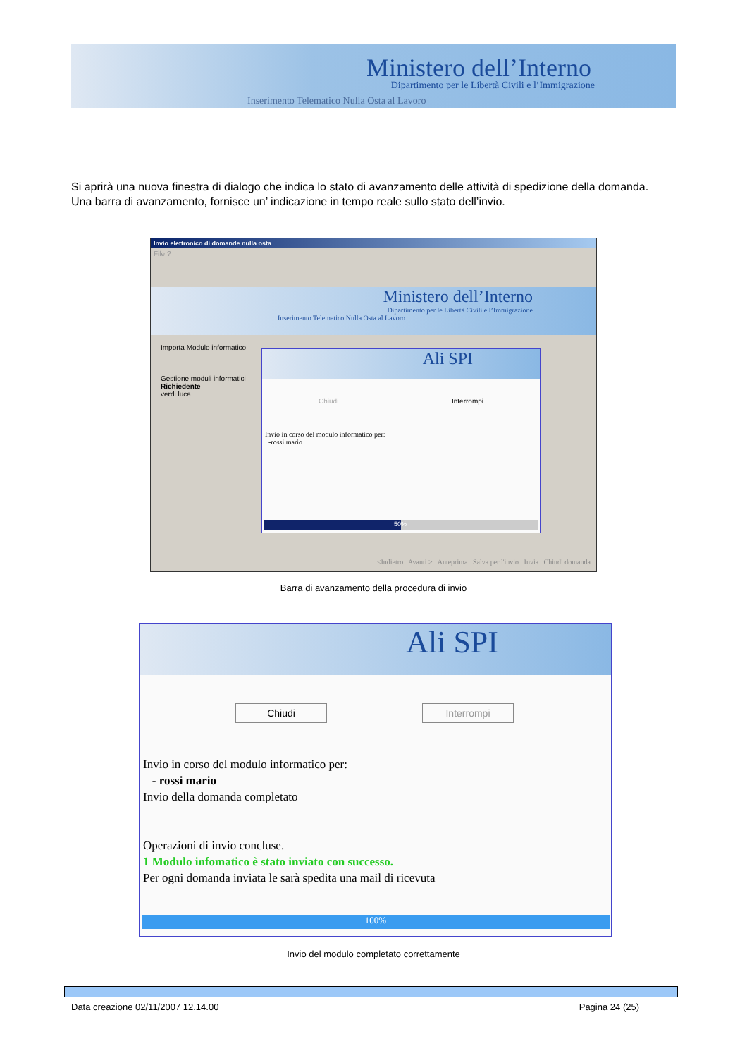Ministero dell’Interno
Dipartimento per le Libertà Civili e l’Immigrazione
Inserimento Telematico Nulla Osta al Lavoro
Si aprirà una nuova finestra di dialogo che indica lo stato di avanzamento delle attività di spedizione della domanda.
Una barra di avanzamento, fornisce un’ indicazione in tempo reale sullo stato dell’invio.
Invio elettronico di domande nulla osta
File ?
Ministero dell’Interno
Dipartimento per le Libertà Civili e l’Immigrazione
Inserimento Telematico Nulla Osta al Lavoro
Importa Modulo informatico
Gestione moduli informatici
Richiedente
verdi luca
Ali SPI
Chiudi Interrompi
Invio in corso del modulo informatico per:
-rossi mario
50%
<Indietro Avanti > Anteprima Salva per l'invio Invia Chiudi domanda
Barra di avanzamento della procedura di invio
Ali SPI
Chiudi Interrompi
Invio in corso del modulo informatico per:
- rossi mario
Invio della domanda completato
Operazioni di invio concluse.
1 Modulo infomatico è stato inviato con successo.
Per ogni domanda inviata le sarà spedita una mail di ricevuta
100%
Invio del modulo completato correttamente
Data creazione 02/11/2007 12.14.00 Pagina 24 (25)